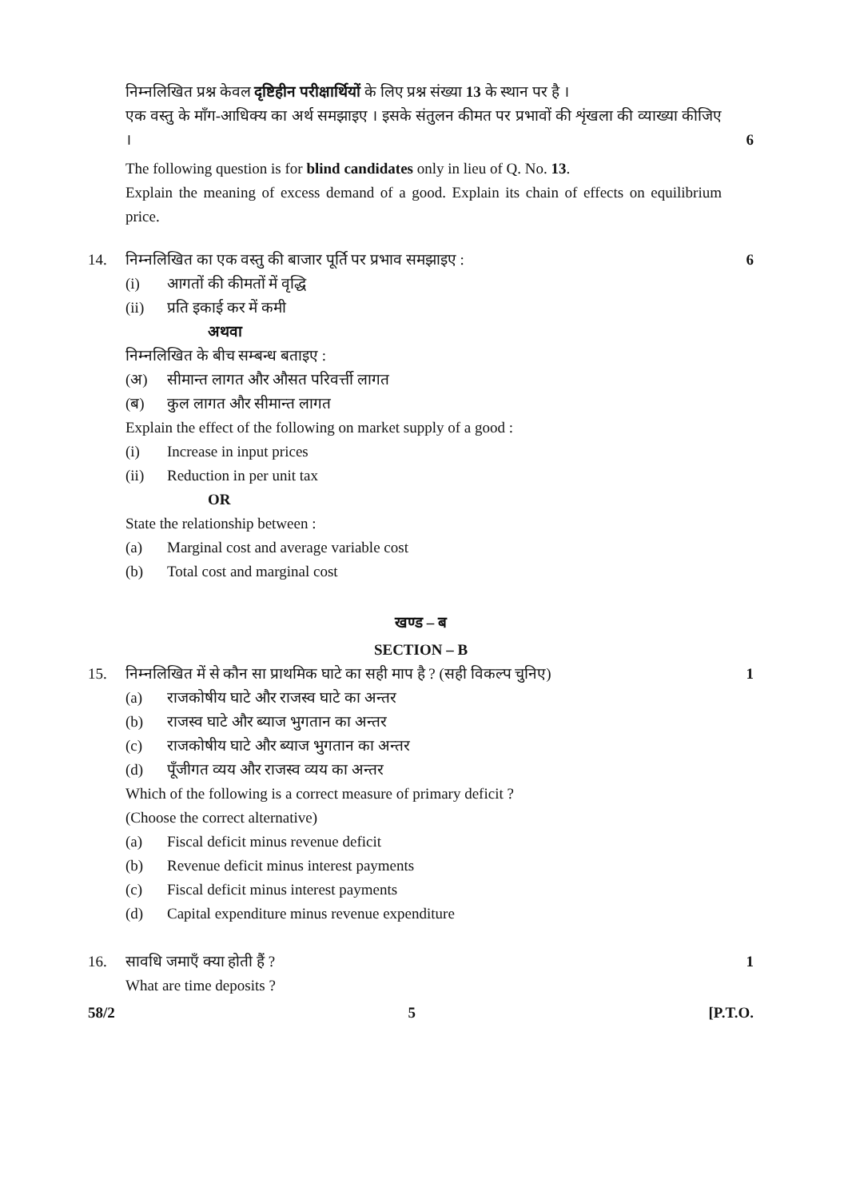निम्नलिखित प्रश्न केवल दृष्टिहीन परीक्षार्थियों के लिए प्रश्न संख्या 13 के स्थान पर है ।
एक वस्तु के माँग-आधिक्य का अर्थ समझाइए । इसके संतुलन कीमत पर प्रभावों की शृंखला की व्याख्या कीजिए ।
6
The following question is for blind candidates only in lieu of Q. No. 13.
Explain the meaning of excess demand of a good. Explain its chain of effects on equilibrium price.
14. निम्नलिखित का एक वस्तु की बाजार पूर्ति पर प्रभाव समझाइए :
6
(i) आगतों की कीमतों में वृद्धि
(ii) प्रति इकाई कर में कमी
अथवा
निम्नलिखित के बीच सम्बन्ध बताइए :
(अ) सीमान्त लागत और औसत परिवर्त्ती लागत
(ब) कुल लागत और सीमान्त लागत
Explain the effect of the following on market supply of a good :
(i) Increase in input prices
(ii) Reduction in per unit tax
OR
State the relationship between :
(a) Marginal cost and average variable cost
(b) Total cost and marginal cost
खण्ड – ब
SECTION – B
15. निम्नलिखित में से कौन सा प्राथमिक घाटे का सही माप है ? (सही विकल्प चुनिए)
1
(a) राजकोषीय घाटे और राजस्व घाटे का अन्तर
(b) राजस्व घाटे और ब्याज भुगतान का अन्तर
(c) राजकोषीय घाटे और ब्याज भुगतान का अन्तर
(d) पूँजीगत व्यय और राजस्व व्यय का अन्तर
Which of the following is a correct measure of primary deficit ?
(Choose the correct alternative)
(a) Fiscal deficit minus revenue deficit
(b) Revenue deficit minus interest payments
(c) Fiscal deficit minus interest payments
(d) Capital expenditure minus revenue expenditure
16. सावधि जमाएँ क्या होती हैं ? 1
What are time deposits ?
58/2 5 [P.T.O.